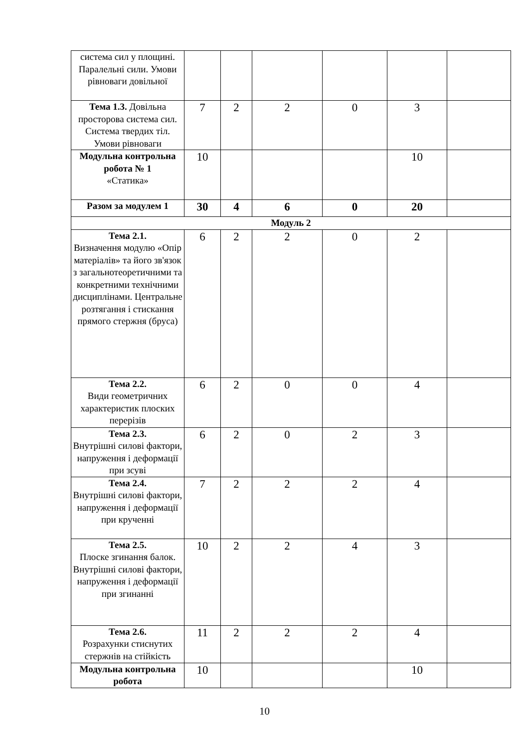| система сил у площині. Паралельні сили. Умови рівноваги довільної | | | | | | |
| Тема 1.3. Довільна просторова система сил. Система твердих тіл. Умови рівноваги | 7 | 2 | 2 | 0 | 3 | |
| Модульна контрольна робота № 1 «Статика» | 10 | | | | 10 | |
| Разом за модулем 1 | 30 | 4 | 6 | 0 | 20 | |
| Модуль 2 | | | | | | |
| Тема 2.1. Визначення модулю «Опір матеріалів» та його зв'язок з загальнотеоретичними та конкретними технічними дисциплінами. Центральне розтягання і стискання прямого стержня (бруса) | 6 | 2 | 2 | 0 | 2 | |
| Тема 2.2. Види геометричних характеристик плоских перерізів | 6 | 2 | 0 | 0 | 4 | |
| Тема 2.3. Внутрішні силові фактори, напруження і деформації при зсуві | 6 | 2 | 0 | 2 | 3 | |
| Тема 2.4. Внутрішні силові фактори, напруження і деформації при крученні | 7 | 2 | 2 | 2 | 4 | |
| Тема 2.5. Плоске згинання балок. Внутрішні силові фактори, напруження і деформації при згинанні | 10 | 2 | 2 | 4 | 3 | |
| Тема 2.6. Розрахунки стиснутих стержнів на стійкість | 11 | 2 | 2 | 2 | 4 | |
| Модульна контрольна робота | 10 | | | | 10 | |
10